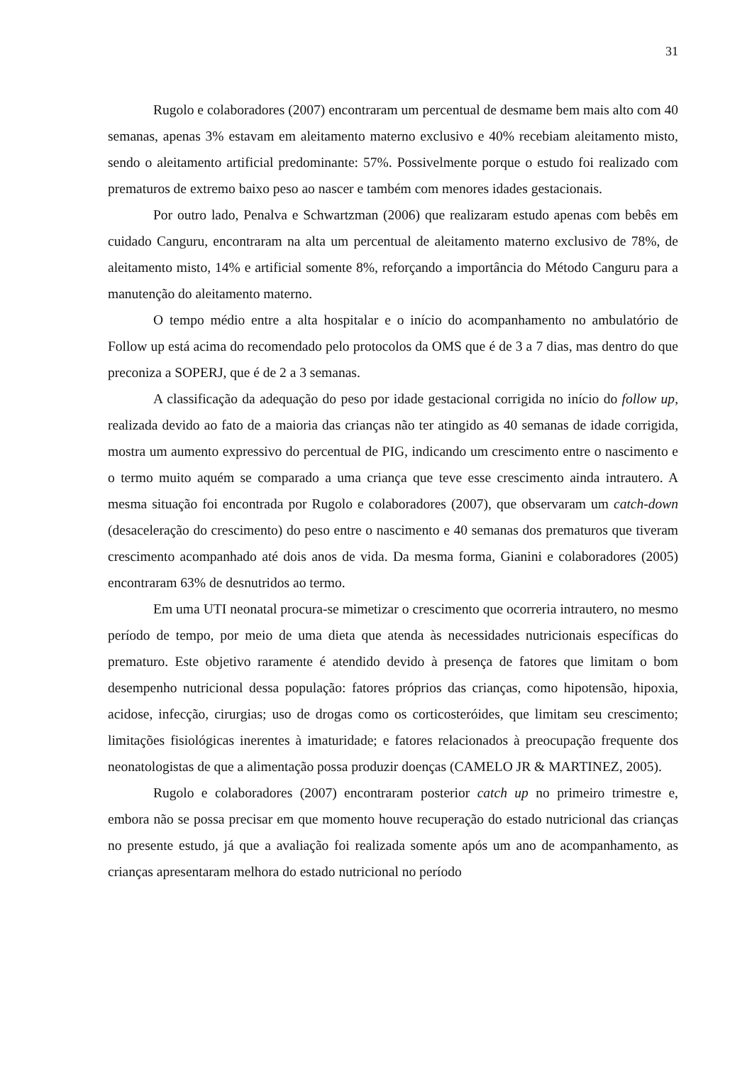31
Rugolo e colaboradores (2007) encontraram um percentual de desmame bem mais alto com 40 semanas, apenas 3% estavam em aleitamento materno exclusivo e 40% recebiam aleitamento misto, sendo o aleitamento artificial predominante: 57%. Possivelmente porque o estudo foi realizado com prematuros de extremo baixo peso ao nascer e também com menores idades gestacionais.
Por outro lado, Penalva e Schwartzman (2006) que realizaram estudo apenas com bebês em cuidado Canguru, encontraram na alta um percentual de aleitamento materno exclusivo de 78%, de aleitamento misto, 14% e artificial somente 8%, reforçando a importância do Método Canguru para a manutenção do aleitamento materno.
O tempo médio entre a alta hospitalar e o início do acompanhamento no ambulatório de Follow up está acima do recomendado pelo protocolos da OMS que é de 3 a 7 dias, mas dentro do que preconiza a SOPERJ, que é de 2 a 3 semanas.
A classificação da adequação do peso por idade gestacional corrigida no início do follow up, realizada devido ao fato de a maioria das crianças não ter atingido as 40 semanas de idade corrigida, mostra um aumento expressivo do percentual de PIG, indicando um crescimento entre o nascimento e o termo muito aquém se comparado a uma criança que teve esse crescimento ainda intrautero. A mesma situação foi encontrada por Rugolo e colaboradores (2007), que observaram um catch-down (desaceleração do crescimento) do peso entre o nascimento e 40 semanas dos prematuros que tiveram crescimento acompanhado até dois anos de vida. Da mesma forma, Gianini e colaboradores (2005) encontraram 63% de desnutridos ao termo.
Em uma UTI neonatal procura-se mimetizar o crescimento que ocorreria intrautero, no mesmo período de tempo, por meio de uma dieta que atenda às necessidades nutricionais específicas do prematuro. Este objetivo raramente é atendido devido à presença de fatores que limitam o bom desempenho nutricional dessa população: fatores próprios das crianças, como hipotensão, hipoxia, acidose, infecção, cirurgias; uso de drogas como os corticosteróides, que limitam seu crescimento; limitações fisiológicas inerentes à imaturidade; e fatores relacionados à preocupação frequente dos neonatologistas de que a alimentação possa produzir doenças (CAMELO JR & MARTINEZ, 2005).
Rugolo e colaboradores (2007) encontraram posterior catch up no primeiro trimestre e, embora não se possa precisar em que momento houve recuperação do estado nutricional das crianças no presente estudo, já que a avaliação foi realizada somente após um ano de acompanhamento, as crianças apresentaram melhora do estado nutricional no período